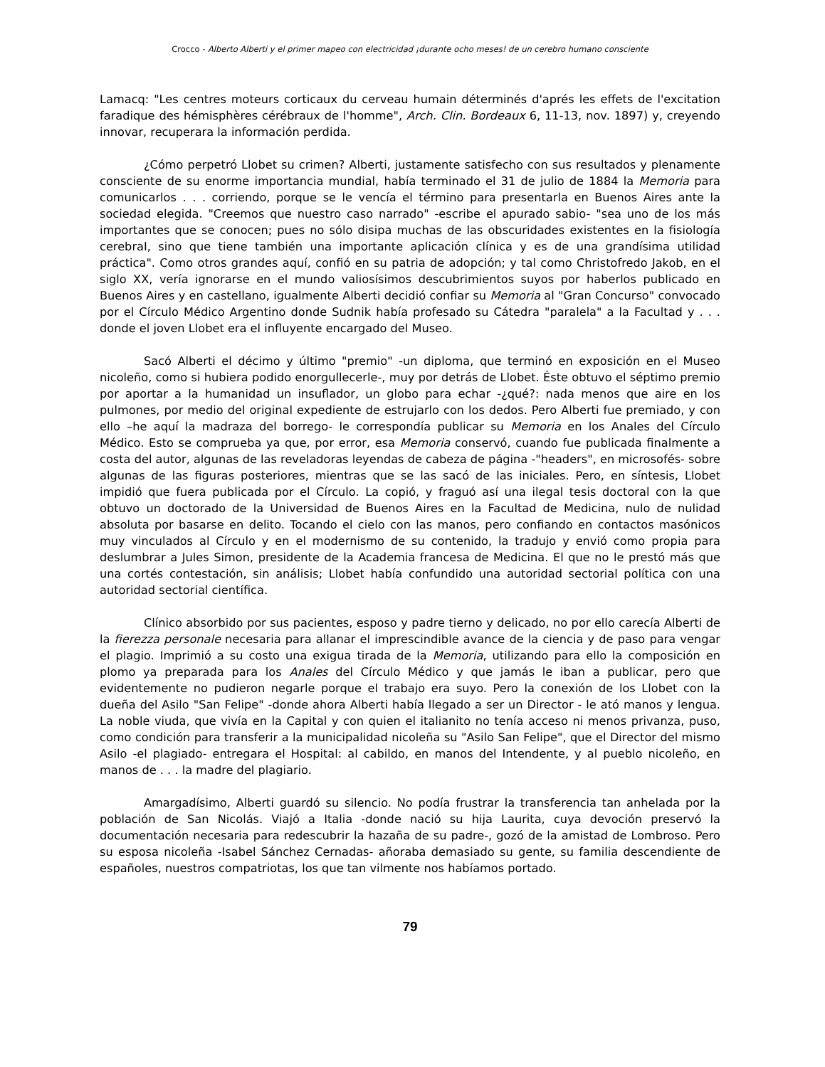Crocco - Alberto Alberti y el primer mapeo con electricidad ¡durante ocho meses! de un cerebro humano consciente
Lamacq: "Les centres moteurs corticaux du cerveau humain déterminés d'aprés les effets de l'excitation faradique des hémisphères cérébraux de l'homme", Arch. Clin. Bordeaux 6, 11-13, nov. 1897) y, creyendo innovar, recuperara la información perdida.
¿Cómo perpetró Llobet su crimen? Alberti, justamente satisfecho con sus resultados y plenamente consciente de su enorme importancia mundial, había terminado el 31 de julio de 1884 la Memoria para comunicarlos . . . corriendo, porque se le vencía el término para presentarla en Buenos Aires ante la sociedad elegida. "Creemos que nuestro caso narrado" -escribe el apurado sabio- "sea uno de los más importantes que se conocen; pues no sólo disipa muchas de las obscuridades existentes en la fisiología cerebraI, sino que tiene también una importante aplicación clínica y es de una grandísima utilidad práctica". Como otros grandes aquí, confió en su patria de adopción; y tal como Christofredo Jakob, en el siglo XX, vería ignorarse en el mundo valiosísimos descubrimientos suyos por haberlos publicado en Buenos Aires y en castellano, igualmente Alberti decidió confiar su Memoria al "Gran Concurso" convocado por el Círculo Médico Argentino donde Sudnik había profesado su Cátedra "paralela" a la Facultad y . . . donde el joven Llobet era el influyente encargado del Museo.
Sacó Alberti el décimo y último "premio" -un diploma, que terminó en exposición en el Museo nicoleño, como si hubiera podido enorgullecerle-, muy por detrás de Llobet. Éste obtuvo el séptimo premio por aportar a la humanidad un insuflador, un globo para echar -¿qué?: nada menos que aire en los pulmones, por medio del original expediente de estrujarlo con los dedos. Pero Alberti fue premiado, y con ello –he aquí la madraza del borrego- le correspondía publicar su Memoria en los Anales del Círculo Médico. Esto se comprueba ya que, por error, esa Memoria conservó, cuando fue publicada finalmente a costa del autor, algunas de las reveladoras leyendas de cabeza de página -"headers", en microsofés- sobre algunas de las figuras posteriores, mientras que se las sacó de las iniciales. Pero, en síntesis, Llobet impidió que fuera publicada por el Círculo. La copió, y fraguó así una ilegal tesis doctoral con la que obtuvo un doctorado de la Universidad de Buenos Aires en la Facultad de Medicina, nulo de nulidad absoluta por basarse en delito. Tocando el cielo con las manos, pero confiando en contactos masónicos muy vinculados al Círculo y en el modernismo de su contenido, la tradujo y envió como propia para deslumbrar a Jules Simon, presidente de la Academia francesa de Medicina. El que no le prestó más que una cortés contestación, sin análisis; Llobet había confundido una autoridad sectorial política con una autoridad sectorial científica.
Clínico absorbido por sus pacientes, esposo y padre tierno y delicado, no por ello carecía Alberti de la fierezza personale necesaria para allanar el imprescindible avance de la ciencia y de paso para vengar el plagio. Imprimió a su costo una exigua tirada de la Memoria, utilizando para ello la composición en plomo ya preparada para los Anales del Círculo Médico y que jamás le iban a publicar, pero que evidentemente no pudieron negarle porque el trabajo era suyo. Pero la conexión de los Llobet con la dueña del Asilo "San Felipe" -donde ahora Alberti había llegado a ser un Director - le ató manos y lengua. La noble viuda, que vivía en la Capital y con quien el italianito no tenía acceso ni menos privanza, puso, como condición para transferir a la municipalidad nicoleña su "Asilo San Felipe", que el Director del mismo Asilo -el plagiado- entregara el Hospital: al cabildo, en manos del Intendente, y al pueblo nicoleño, en manos de . . . la madre del plagiario.
Amargadísimo, Alberti guardó su silencio. No podía frustrar la transferencia tan anhelada por la población de San Nicolás. Viajó a Italia -donde nació su hija Laurita, cuya devoción preservó la documentación necesaria para redescubrir la hazaña de su padre-, gozó de la amistad de Lombroso. Pero su esposa nicoleña -Isabel Sánchez Cernadas- añoraba demasiado su gente, su familia descendiente de españoles, nuestros compatriotas, los que tan vilmente nos habíamos portado.
79